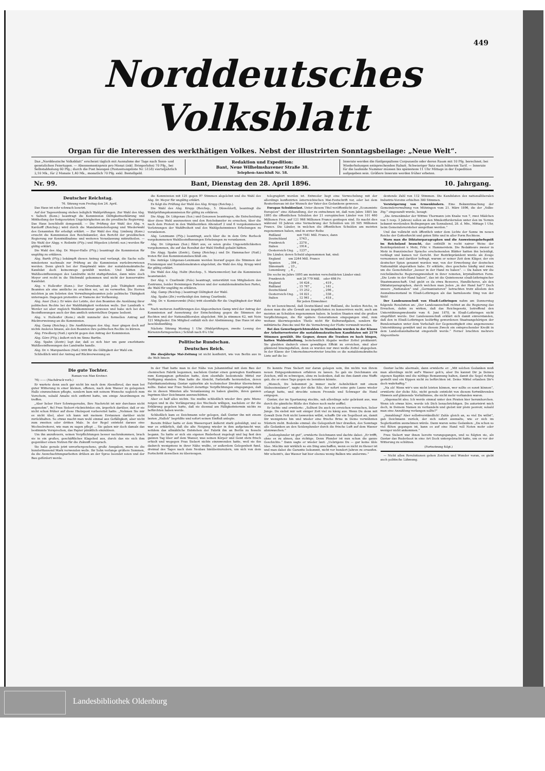449
Norddeutsches Volksblatt
Organ für die Interessen des werkthätigen Volkes. Nebst der illustrirten Sonntagsbeilage: „Neue Welt“.
Das „Norddeutsche Volksblatt“ erscheint täglich mit Ausnahme der Tage nach Sonn- und gesetzlichen Feiertagen. — Abonnementspreis pro Monat (inkl. Bringerlohn) 70 Pfg., bei Selbstabholung 60 Pfg.; durch die Post bezogen (Postzeitungsliste Nr. 5158) vierteljährlich 2,10 Mk., für 2 Monate 1,40 Mk., monatlich 70 Pfg. exkl. Bestellgeld.
Redaktion und Expedition:
Bant, Neue Wilhelmshavener Straße 38.
Telephon-Anschluß Nr. 58.
Inserate werden die fünfgespaltene Corpuszeile oder deren Raum mit 10 Pfg. berechnet; bei Wiederholungen entsprechenden Rabatt. Schwieriger Satz nach höherem Tarif. — Inserate für die laufende Nummer müssen bis spätestens 11 Uhr Mittags in der Expedition aufgegeben sein. Größere Inserate werden früher erbeten.
Nr. 99. Bant, Dienstag den 28. April 1896. 10. Jahrgang.
Deutscher Reichstag.
76. Sitzung vom Freitag den 24. April.
Das Haus ist sehr schwach besetzt.
Auf der Tagesordnung stehen lediglich Wahlprüfungen. Zur Wahl des Abg. v. Salisch (Kons.) beantragt die Kommission Gültigkeitserklärung und Mittheilung der festgesetzten Ungehörigkeiten an die preußische Regierung. Das Haus beschließt demgemäß. — Die Prüfung der Wahl des Abg. v. Kardorff (Reichsp.) wird durch die Mandatsniederlegung und Wiederwahl des Genannten für erledigt erklärt. — Zur Wahl des Abg. Limburg (Kons.) ersucht die Kommission den Reichskanzler, den Bericht der preußischen Regierung zur Kenntnißnahme und weiteren Veranlassung mitzutheilen. — Die Wahl der Abgg. v. Reibnitz (FVp.) und Hüpeden (christl.-soz.) werden für gültig erklärt.
Die Wahl des Abg. Dr. Meyer-Halle (FVg.) beantragt die Kommission für ungültig zu erklären.
Abg. Barth (FVg.) bekämpft diesen Antrag und verlangt, die Sache solle mindestens nochmals zur Prüfung an die Kommission zurückverwiesen werden. Denn gleich bei der Hauptwahl wäre der sozialdemokratische Kandidat doch keineswegs gewählt worden. Und hätten die Wahlbeeinflussungen des Landraths nicht stattgefunden, dann wäre doch Meyer erst recht in die Stichwahl gekommen und nicht der konservative Kandidat.
Abg. v. Holleufer (Kons.): Der Grundsatz, daß jede Thätigkeit eines Beamten als eine amtliche zu erachten sei, sei zu verwerfen. Die Herren möchten ja am liebsten den Verwaltungsbeamten jede politische Thätigkeit untersagen. Dagegen protestire er Namens der Verfassung.
Abg. Auer (Soz.): Er wäre der Letzte, der den Beamten die Ausübung ihrer politischen Rechte bei der Wahlthätigkeit verbieten wolle. Der Landrath v. Werder sei aber zugleich Wahlkommissar gewesen und habe sich bei den Beeinflussungen auch der ihm amtlich unterstellten Organe bedient.
Abg. v. Holleufer (Kons.) stellt nunmehr den formellen Antrag auf Rückverweisung an die Kommission.
Abg. Gamp (Reichsp.): Die Ausführungen des Abg. Auer gingen doch auf nichts Anderes hinaus, als den Beamten ihre politischen Rechte zu kürzen.
Abg. Friedberg (Natl.) spricht gegen den Antrag der Kommission.
Abg. Görz (FVg.) äußert sich im Sinne Barths.
Abg. Spahn (Zentr.) legt dar, daß es sich hier um ganz exorbitante Wahlbeeinflussungen des Landraths handle.
Abg. Dr. v. Marquardsen (Natl.) tritt für die Gültigkeit der Wahl ein.
Schließlich wird der Antrag auf Rückverweisung an
die Kommission mit 125 gegen 97 Stimmen abgelehnt und die Wahl des Abg. Dr. Meyer für ungültig erklärt.
Es folgt die Prüfung der Wahl des Abg. Krupp (Reichsp.).
Die Wahl des Abg. Krupp (Reichsp., 5. Düsseldorf), beantragt die Wahlprüfungskommission für gültig zu erklären.
Die Abgg. Dr. Lütgenau (Soz.) und Genossen beantragen, die Entscheidung über diese Wahl auszusetzen und den Reichskanzler zu ersuchen, über die nach dem Protest in den Wahlbezirken Altendorf 2 und 6 vorgekommenen Verletzungen der Wahlfreiheit und des Wahlgeheimnisses Erhebungen zu veranlassen.
Abg. Lenzmann (FVp.) beantragt, auch über die in dem Orte Borbeck vorgekommenen Wahlbeeinflussungen Erhebungen zu veranlassen.
Abg. Dr. Lütgenau (Soz.) führt aus, es seien grobe Ungesetzlichkeiten vorgekommen, die auf das Resultat der Wahl Einfluß gehabt hätten.
Die Abgg. Spahn (Zentr.), Gamp (Reichsp.) und Dr. Hammacher (Natl.) treten für den Kommissionsbeschluß ein.
Die Anträge Lütgenau-Lenzmann werden hierauf gegen die Stimmen der Freisinnigen und Sozialdemokraten abgelehnt, die Wahl des Abg. Krupp wird für gültig erklärt.
Die Wahl des Abg. Holtz (Reichsp., 5. Marienwerder) hat die Kommission beanstandet.
Der Abg. v. Czarlinski (Pole) beantragt, unterstützt von Mitgliedern des Zentrums, beider freisinnigen Parteien und der sozialdemokratischen Partei, die Wahl für ungültig zu erklären.
Abg. Gamp (Reichsp.) beantragt Gültigkeit der Wahl.
Abg. Spahn (Ztr.) vertheidigt den Antrag Czarlinski.
Abg. Dr. v. Komierowski (Pole) tritt ebenfalls für die Ungültigkeit der Wahl ein.
Nach weiteren Ausführungen des Abgeordneten Gamp wird der Antrag der Kommission auf Aussetzung der Entscheidung gegen die Stimmen der Rechten und der Nationalliberalen abgelehnt. Mit Ja stimmen 62, mit Nein 121 Mitglieder. Ein Mitglied enthält sich der Abstimmung. Das Haus ist also beschlußunfähig.
Nächste Sitzung Montag 1 Uhr. (Wahlprüfungen, zweite Lesung des Börsenreformgesetzes.) Schluß nach 6¼ Uhr.
Politische Rundschau.
Deutsches Reich.
Die diesjährige Mai-Zeitung ist nicht konfiszirt, wie von Berlin aus in die Welt hinein
telegraphirt worden ist. Entweder liegt eine Verwechslung mit der allerdings konfiszirten österreichischen Mai-Festschrift vor, oder bei dem Reuterbureau ist der Wunsch der Vater des Gedankens gewesen.
Europas Schuldenlast. Unter diesem Titel veröffentlicht der „Economiste Européen“ eine Abhandlung, der zu entnehmen ist, daß vom Jahre 1885 bis 1895 die öffentlichen Schulden der 21 europäischen Länder von 101 460 Millionen Frcs. auf 121 966 Millionen Francs gestiegen sind. Es macht dies während 10 Jahren eine Vermehrung der Schulden um 20 505 Millionen Francs. Die Länder, in welchen die öffentlichen Schulden am meisten zugenommen haben, sind in erster Reihe
| Rußland | mit 7541 Mill. Francs, dann |
| Deutschland | „ 5743 „ |
| Frankreich | „ 2278 „ |
| Italien | „ 1914 „ |
| Oesterreich-Ung. | „ 1237 „ |
Die Länder, deren Schuld abgenommen hat, sind:
| England | um 2244 Mill. Francs |
| Spanien | „ 394 „ |
| Dänemark | „ 23 „ |
| Luxemburg | „ 4 „ |
Die sechs im Jahre 1895 am meisten verschuldeten Länder sind:
| Frankreich | mit 26 779 Mill. | oder 698 Fr. |
| England | „ 16 424 „ | „ 419 „ |
| Rußland | „ 15 767 „ | „ 161 „ |
| Deutschland | „ 15 252 „ | „ 296 „ |
| Oesterreich-Ung. | „ 14 021 „ | „ 338 „ |
| Italien | „ 12 941 „ | „ 418 „ |
| | für jeden Einwohner. | |
Es ist bezeichnend, daß Deutschland und Rußland, die beiden Reiche, in denen man die alte Gewalt am ängstlichsten zu konserviren sucht, auch am meisten an Schulden zugenommen haben. In beiden Staaten sind die großen Verpflichtungen, die für spätere Generationen eingegangen sind, zum weitaus überwiegenden Theile nicht für Kulturaufgaben, sondern für militärische Zwecke und für die Vermehrung der Flotte verwandt worden.
Bei den Gewerbegerichtswahlen in Mannheim wurden in der Klasse der Arbeitervertreter die sozialdemokratischen Kandidaten mit 2179 Stimmen gewählt. Die Gegner, denen die Trauben zu hoch hingen, hatten Wahlenthaltung, beziehentlich Abgabe weißer Zettel proklamirt. Sie glaubten dadurch einen gewaltigen Effekt zu erreichen, sind aber glänzend hineingefallen, denn es wurden nur zwei weiße Zettel abgegeben. In der Klasse der Unternehmervertreter brachte es die sozialdemokratische Liste auf die be-
deutende Zahl von 112 Stimmen. Die Kandidaten des nationalliberalen Industrie-Vereins erhielten 380 Stimmen.
Versteigerung von Armenkindern. Eine Bekanntmachung der Gemeindeverwaltung von Mützingen vom 21. März 1896, die der „Volks-Ztg.“ eingesandt wurde, besagt:
„Die Armenkinder der Wittwe Thormann (ein Knabe von 7, zwei Mädchen von 5 resp. 3 Jahren) sollen an den Mindestfordernden unter den im Termin bekannt werdenden Bedingungen am Sonnabend, 28. d. Mts., Mittags 1 Uhr, beim Gemeindevorsteher ausgethan werden.“
Und das vollzieht sich öffentlich unter dem Lichte der Sonne im neuen Reiche der Gottesfurcht und guten Sitte und in aller Form Rechtens.
Wozu man die Diktaturparagraphen und die Ausweisungsbefugniß im Reichsland braucht, das enthüllt in recht naiver Weise der Bezirkspräsident v. Metz, Frhr. v. Hammerstein. Die Redakteure zweier in Metz in französischer Sprache erscheinenden Blätter hatten ihn beleidigt, verklagt und kamen vor Gericht. Der Bezirkspräsident wurde als Zeuge vernommen und darüber befragt, warum er seiner Zeit dem Kläger, der ein deutscher Spion genannt worden war, von der Erwerbung der deutschen Nationalität abgerathen habe. Er erklärte, dies geschehe häufig und zwar, um die Gesuchsteller „besser in der Hand zu haben“. — Da haben wir die reichsländische Regierungsweisheit in ihrer reinsten, krystallisirten Form. „Die Leute in der Hand haben“, das ist die Quintessenz elsaß-lothringischer Staatsmannschaft. Und giebt es da etwa Besseres, Handlicheres, als den Diktaturparagraphen, durch welchen man Jeden „in der Hand hat“? Doch unsere „Nationalen“ und „Germanisatoren“ betrachten trotz alledem den Ausnahmezustand in Elsaß-Lothringen als das harmloseste Ding von der Welt!
Der Landesausschuß von Elsaß-Lothringen nahm am Donnerstag folgende Resolution an: „Der Landesausschuß richtet an die Regierung das Ersuchen, dahin zu wirken, daß das Reichsgesetz, betreffend den Unterstützungswohnsitz vom 6. Juni 1870, in Elsaß-Lothringen nicht eingeführt werde. Der Landesausschuß erklärt sich damit einverstanden, daß den in Elsaß-Lothringen bedürftig gewordenen Staatsangehörigen der Bundesstaaten unter dem Vorbehalt der Gegenseitigkeit eine angemessene Unterstützung gewährt und zu diesem Zweck ein entsprechender Kredit in dem Landeshaushaltsetat eingestellt werde.“ Ferner brachten mehrere Abgeordnete
Die gute Tochter.
Roman von Max Kretzer.
76) —— (Nachdruck verb.)
Er wartete denn auch gar nicht bis nach dem Abendbrod, das man bei guter Witterung in einer kleinen, offenen, nach dem Wasser zu gelegenen Halle einzunehmen pflegte, sondern kam mit seinem Wunsche sogleich zum Vorschein, sobald Amalie sich entfernt hatte, um einige Anordnungen zu treffen.
„Aber lieber Herr Schwiegersohn, Ihre Nachricht ist mir durchaus nicht angenehm“, fiel Frau Siebert rücksichtslos ein, ärgerlich darüber, daß er sie nicht schon früher auf diese Hiobspost vorbereitet hatte. „Nehmen Sie mir es nicht übel, aber ich kann mit meinem Erstaunen darüber nicht zurückhalten. So etwas macht man wohl einmal aus Gefälligkeit, aber nicht zum zweiten oder dritten Male. In der Regel entsteht daraus eine Wechselreiterei, wie man zu sagen pflegt ... Sie gaben mir doch damals das bestimmte Versprechen, das Papier pünktlich einzulösen.
Um ihn anzufeuern, seinen Verpflichtungen besser nachzukommen, brach sie in ein großes, geschäftliches Klagelied aus, durch das sie sich ihm gegenüber einen Nutzen für die Zukunft versprach.
Sie habe gerade jetzt unvorhergesehene, große Ausgaben, wozu sie die hunderttausend Mark verwenden wolle. Ihr Sohn verlange größere Summen, da die Ausschachtungsarbeiten drüben an der Spree beendet seien und der Bau gefördert werde.
In der That hatte man in der Nähe von Johannisthal mit dem Bau der chemischen Fabrik begonnen, nachdem Gustav einen gewiegten Kaufmann zum Kompagnon gefunden hatte, dem ebenfalls bedeutende Mittel zur Verfügung standen. Man hatte die Absicht, Farbstoffe herzustellen, deren Fabrikationsleitung Gustav späterhin als technischer Direktor übernehmen sollte. Dabei war Frau Siebert derartige Verpflichtungen eingegangen, daß sie in diesen Minuten alle Veranlassung zu haben glaubte, ihren ganzen Ingrimm über Deichmann auszuschütten.
Aber es half alles nichts. Sie mußte schließlich wieder ihre gute Miene zeigen und in die Verlängerung des Wechsels willigen, nachdem er ihr die Erklärung gegeben hatte, daß sie diesmal am Fälligkeitstermin nichts zu befürchten haben werde.
Schließlich kam es Deichmann sehr gelegen, daß Gustav ihn mit einem lauten „Halloh“ begrüßte und sofort seinen Einfluß anlegte.
Bereits früher hatte er dem Wassersport äußerst stark gehuldigt, und so war es erklärlich, daß die alte Neigung wieder in ihm aufgetaucht war, seitdem das allmähliche Entstehen der Fabrik ihn an Berlin zu fesseln begann. So hatte er sich ein eigenes Ruderboot zugelegt und lag fast den ganzen Tag über auf dem Wasser, was seinen Körper und Geist stets frisch erhielt und wogegen Frau Siebert nichts einzuwenden hatte, weil sie ihn dadurch wenigstens in ihrer Nähe wußte, er außerdem Gelegenheit fand, dreimal des Tages nach dem Neubau hinüberzurudern, um sich von dem Fortschritt desselben zu überzeugen.
Es konnte Frau Siebert nur daran gelegen sein, ihn nichts von ihrem neuen Entgegenkommen erfahren zu lassen. So gab sie Deichmann ein Zeichen, still zu schweigen, ohne zu bedenken, daß sie ihm damit eine Waffe gab, die er eines Tags gegen sie benutzen könnte.
„Mensch, Du bekommst ja immer mehr Aehnlichkeit mit einem Südseeinsulaner“, sagte der dicke Ede, der sofort seine gute Laune wieder erlangt hatte, und streckte seinem Freunde und Schwager die Hand entgegen.
Gustav, der im Sportanzug steckte, sah allerdings sehr gebräunt aus, was durch die gänzliche Blöße des Halses noch mehr auffiel.
Er lachte und erwiderte: „Solltest Du auch zu erreichen versuchen, lieber Junge. Du siehst mir seit einiger Zeit viel zu käsig aus. Wenn Du denn mit Gewalt Dein Fett nicht loswerden willst, schaffe Dir ein Segelboot an, damit Dir wenigstens hin und wieder eine frische Brise in Deine verwöhnten Nüstern zieht. Bedenke einmal: die Gelegenheit hier draußen, des Sonntags alle Gedanken an den Seidenplunder durch die frische Luft auf dem Wasser abzuwaschen.“
„Seidenplunder ist gut“, erwiderte Deichmann und dachte dabei: „Er trifft, ohne es zu ahnen, das richtige. Denn Plunder ist nun schon die ganze Geschichte.“ Dann sagte er wieder laut: „Uebrigens Du — gar keine üble Idee. Möchte mir wirklich so ein Ding anschaffen, wenn es nicht zu theuer ist und man dabei die Garantie bekommt, nicht vor hundert Jahren zu ersaufen. Mir scheint's, das Wasser hat hier ebenso wenig Balken wie anderswo.“
Gustav lachte abermals, dann erwiderte er: „Mit solchen Gedanken muß man allerdings nicht auf's Wasser geh'n, aber Du kannst Dir ja Deinen eigenen Kapitän und die nöthige Bemannung halten, damit die Segel richtig gestellt und ein Kippen nicht zu befürchten ist. Deine Mittel erlauben Dir's doch wahrhaftig.“
„Na ob! Wenn wir's uns nicht leisten können, wer sollte es sonst können“, erwiderte der dicke Ede, nicht gerade entzückt von diesem fortwährenden Hinweis auf glänzende Verhältnisse, die nicht mehr vorhanden waren.
„Abgemacht also. Ich werde einmal unter den Piraten hier herumhorchen. Wenn ich etwas höre, werde ich Dich benachrichtigen. Du autorisirst mich doch, in Deinem Namen zu verhandeln und giebst mir plein pouvoir, sobald man eine Anzahlung verlangen sollte?“
„Anzahlung? Aber selbstverständlich! Zahle gleich an, so viel Du willst“, gab Deichmann zurück, der sich sofort ausmalte, wie er sich im Seglerkostüm ausnehmen würde. Dann waren seine Gedanken: „Da schon so viel flöten gegangen ist, kann es auf eine Hand voll Noten mehr oder weniger nicht ankommen.“
Frau Siebert war ihnen bereits vorangegangen, und so folgten sie, als Gustav das Ruderboot in eine Art Dock untergebracht hatte, um es vor der Witterung zu schützen.
(Fortsetzung folgt.)
— Nicht allen Revolutionen gehen Zeichen und Wunder voran, es giebt auch politische Lähmung.
Landesbibliothek Oldenburg